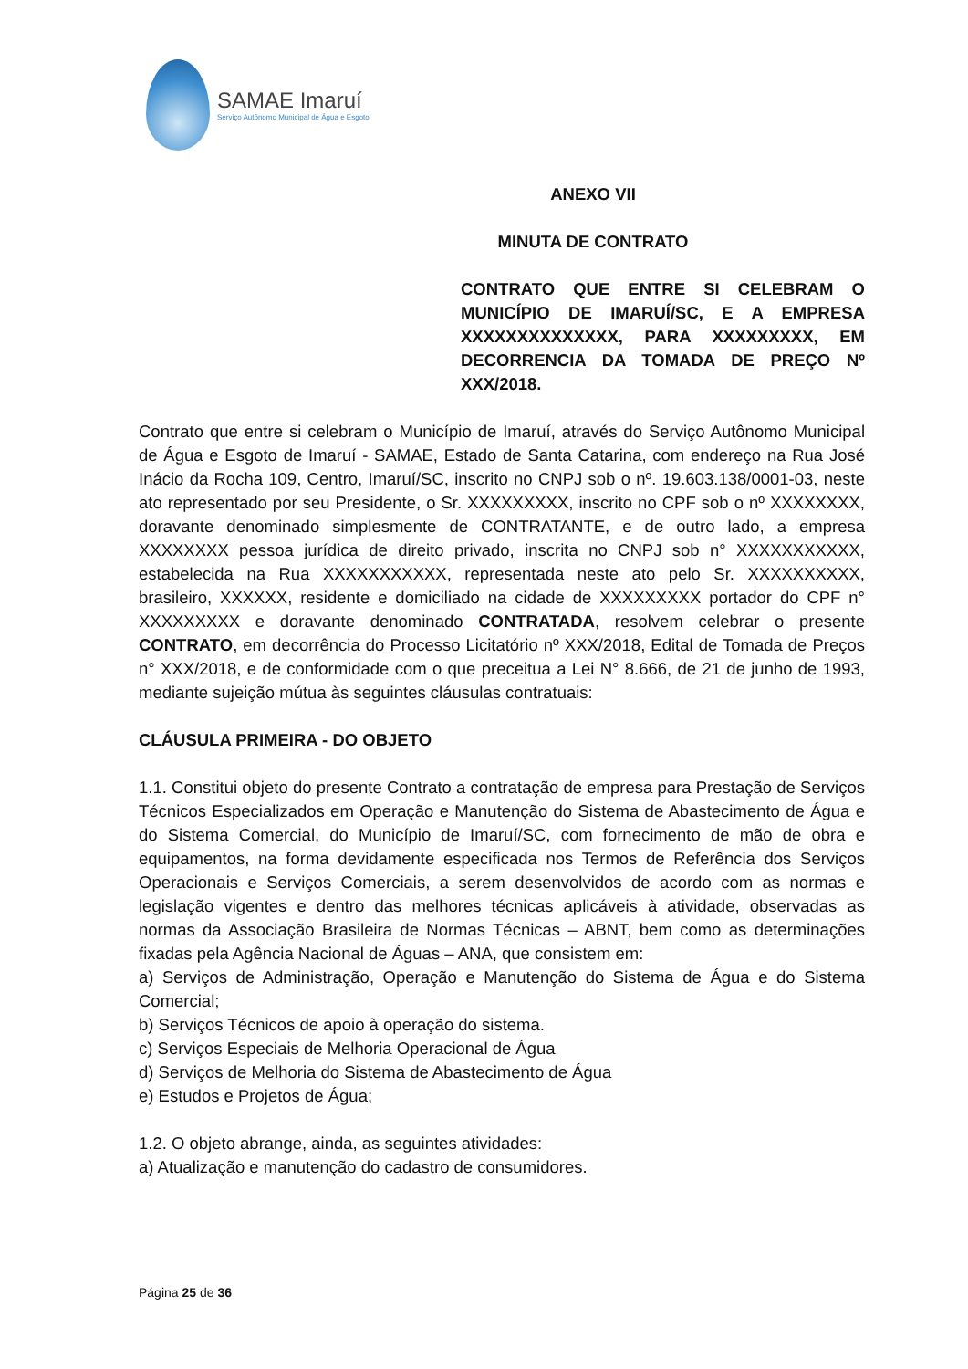SAMAE Imaruí
Serviço Autônomo Municipal de Água e Esgoto
ANEXO VII
MINUTA DE CONTRATO
CONTRATO QUE ENTRE SI CELEBRAM O MUNICÍPIO DE IMARUÍ/SC, E A EMPRESA XXXXXXXXXXXXXX, PARA XXXXXXXXX, EM DECORRENCIA DA TOMADA DE PREÇO Nº XXX/2018.
Contrato que entre si celebram o Município de Imaruí, através do Serviço Autônomo Municipal de Água e Esgoto de Imaruí - SAMAE, Estado de Santa Catarina, com endereço na Rua José Inácio da Rocha 109, Centro, Imaruí/SC, inscrito no CNPJ sob o nº. 19.603.138/0001-03, neste ato representado por seu Presidente, o Sr. XXXXXXXXX, inscrito no CPF sob o nº XXXXXXXX, doravante denominado simplesmente de CONTRATANTE, e de outro lado, a empresa XXXXXXXX pessoa jurídica de direito privado, inscrita no CNPJ sob n° XXXXXXXXXXX, estabelecida na Rua XXXXXXXXXXX, representada neste ato pelo Sr. XXXXXXXXXX, brasileiro, XXXXXX, residente e domiciliado na cidade de XXXXXXXXX portador do CPF n° XXXXXXXXX e doravante denominado CONTRATADA, resolvem celebrar o presente CONTRATO, em decorrência do Processo Licitatório nº XXX/2018, Edital de Tomada de Preços n° XXX/2018, e de conformidade com o que preceitua a Lei N° 8.666, de 21 de junho de 1993, mediante sujeição mútua às seguintes cláusulas contratuais:
CLÁUSULA PRIMEIRA - DO OBJETO
1.1. Constitui objeto do presente Contrato a contratação de empresa para Prestação de Serviços Técnicos Especializados em Operação e Manutenção do Sistema de Abastecimento de Água e do Sistema Comercial, do Município de Imaruí/SC, com fornecimento de mão de obra e equipamentos, na forma devidamente especificada nos Termos de Referência dos Serviços Operacionais e Serviços Comerciais, a serem desenvolvidos de acordo com as normas e legislação vigentes e dentro das melhores técnicas aplicáveis à atividade, observadas as normas da Associação Brasileira de Normas Técnicas – ABNT, bem como as determinações fixadas pela Agência Nacional de Águas – ANA, que consistem em:
a) Serviços de Administração, Operação e Manutenção do Sistema de Água e do Sistema Comercial;
b) Serviços Técnicos de apoio à operação do sistema.
c) Serviços Especiais de Melhoria Operacional de Água
d) Serviços de Melhoria do Sistema de Abastecimento de Água
e) Estudos e Projetos de Água;
1.2. O objeto abrange, ainda, as seguintes atividades:
a) Atualização e manutenção do cadastro de consumidores.
Página 25 de 36